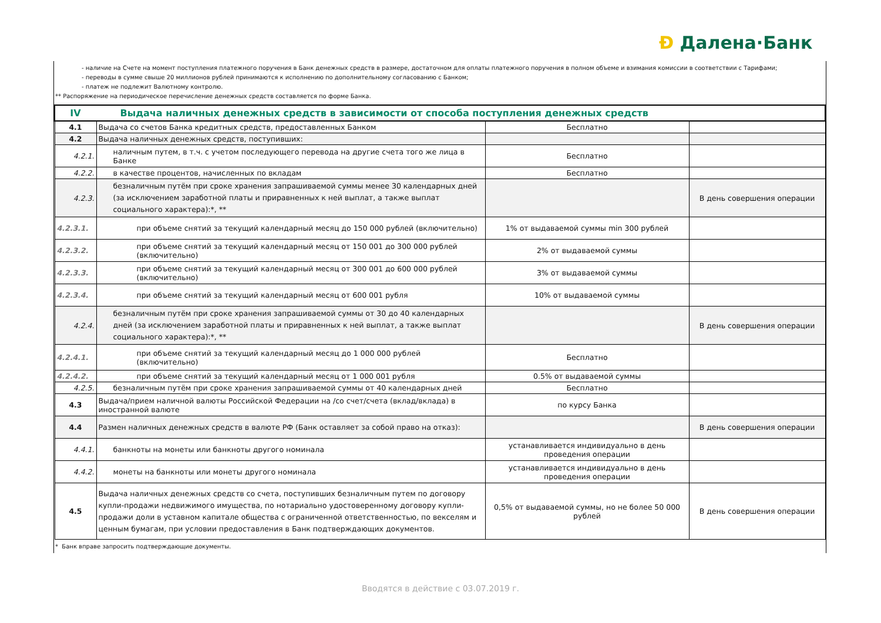Ɖ Далена·Банк
- наличие на Счете на момент поступления платежного поручения в Банк денежных средств в размере, достаточном для оплаты платежного поручения в полном объеме и взимания комиссии в соответствии с Тарифами;
- переводы в сумме свыше 20 миллионов рублей принимаются к исполнению по дополнительному согласованию с Банком;
- платеж не подлежит Валютному контролю.
** Распоряжение на периодическое перечисление денежных средств составляется по форме Банка.
| IV Выдача наличных денежных средств в зависимости от способа поступления денежных средств | | | |
| 4.1 | Выдача со счетов Банка кредитных средств, предоставленных Банком | Бесплатно | |
| 4.2 | Выдача наличных денежных средств, поступивших: | | |
| 4.2.1. | наличным путем, в т.ч. с учетом последующего перевода на другие счета того же лица в Банке | Бесплатно | |
| 4.2.2. | в качестве процентов, начисленных по вкладам | Бесплатно | |
| 4.2.3. | безналичным путём при сроке хранения запрашиваемой суммы менее 30 календарных дней (за исключением заработной платы и приравненных к ней выплат, а также выплат социального характера):*, ** | | В день совершения операции |
| 4.2.3.1. | при объеме снятий за текущий календарный месяц до 150 000 рублей (включительно) | 1% от выдаваемой суммы min 300 рублей | |
| 4.2.3.2. | при объеме снятий за текущий календарный месяц от 150 001 до 300 000 рублей (включительно) | 2% от выдаваемой суммы | |
| 4.2.3.3. | при объеме снятий за текущий календарный месяц от 300 001 до 600 000 рублей (включительно) | 3% от выдаваемой суммы | |
| 4.2.3.4. | при объеме снятий за текущий календарный месяц от 600 001 рубля | 10% от выдаваемой суммы | |
| 4.2.4. | безналичным путём при сроке хранения запрашиваемой суммы от 30 до 40 календарных дней (за исключением заработной платы и приравненных к ней выплат, а также выплат социального характера):*, ** | | В день совершения операции |
| 4.2.4.1. | при объеме снятий за текущий календарный месяц до 1 000 000 рублей (включительно) | Бесплатно | |
| 4.2.4.2. | при объеме снятий за текущий календарный месяц от 1 000 001 рубля | 0.5% от выдаваемой суммы | |
| 4.2.5. | безналичным путём при сроке хранения запрашиваемой суммы от 40 календарных дней | Бесплатно | |
| 4.3 | Выдача/прием наличной валюты Российской Федерации на /со счет/счета (вклад/вклада) в иностранной валюте | по курсу Банка | |
| 4.4 | Размен наличных денежных средств в валюте РФ (Банк оставляет за собой право на отказ): | | В день совершения операции |
| 4.4.1. | банкноты на монеты или банкноты другого номинала | устанавливается индивидуально в день проведения операции | |
| 4.4.2. | монеты на банкноты или монеты другого номинала | устанавливается индивидуально в день проведения операции | |
| 4.5 | Выдача наличных денежных средств со счета, поступивших безналичным путем по договору купли-продажи недвижимого имущества, по нотариально удостоверенному договору купли-продажи доли в уставном капитале общества с ограниченной ответственностью, по векселям и ценным бумагам, при условии предоставления в Банк подтверждающих документов. | 0,5% от выдаваемой суммы, но не более 50 000 рублей | В день совершения операции |
* Банк вправе запросить подтверждающие документы.
Вводятся в действие с 03.07.2019 г.